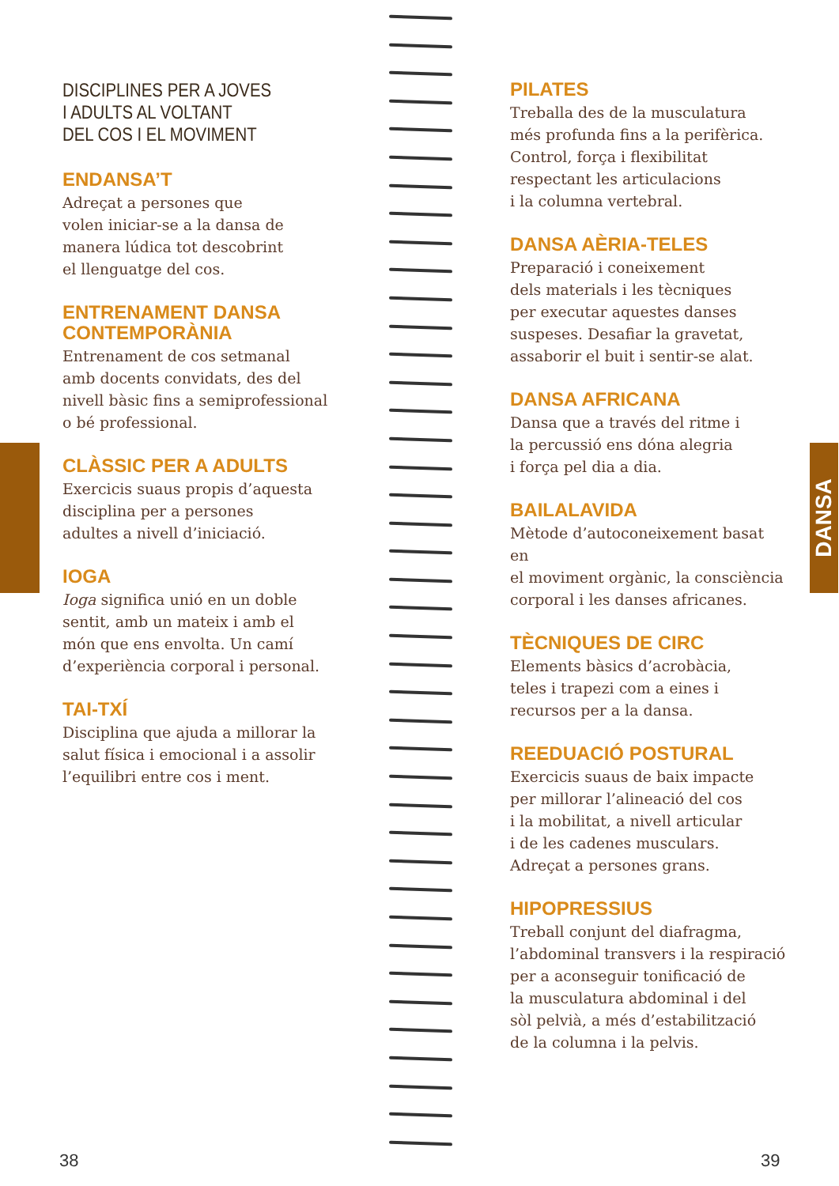DANSA
DISCIPLINES PER A JOVES
I ADULTS AL VOLTANT
DEL COS I EL MOVIMENT
ENDANSA’T
Adreçat a persones que
volen iniciar-se a la dansa de
manera lúdica tot descobrint
el llenguatge del cos.
ENTRENAMENT DANSA
CONTEMPORÀNIA
Entrenament de cos setmanal
amb docents convidats, des del
nivell bàsic fins a semiprofessional
o bé professional.
CLÀSSIC PER A ADULTS
Exercicis suaus propis d’aquesta
disciplina per a persones
adultes a nivell d’iniciació.
IOGA
Ioga significa unió en un doble
sentit, amb un mateix i amb el
món que ens envolta. Un camí
d’experiència corporal i personal.
TAI-TXÍ
Disciplina que ajuda a millorar la
salut física i emocional i a assolir
l’equilibri entre cos i ment.
PILATES
Treballa des de la musculatura
més profunda fins a la perifèrica.
Control, força i flexibilitat
respectant les articulacions
i la columna vertebral.
DANSA AÈRIA-TELES
Preparació i coneixement
dels materials i les tècniques
per executar aquestes danses
suspeses. Desafiar la gravetat,
assaborir el buit i sentir-se alat.
DANSA AFRICANA
Dansa que a través del ritme i
la percussió ens dóna alegria
i força pel dia a dia.
BAILALAVIDA
Mètode d’autoconeixement basat en
el moviment orgànic, la consciència
corporal i les danses africanes.
TÈCNIQUES DE CIRC
Elements bàsics d’acrobàcia,
teles i trapezi com a eines i
recursos per a la dansa.
REEDUACIÓ POSTURAL
Exercicis suaus de baix impacte
per millorar l’alineació del cos
i la mobilitat, a nivell articular
i de les cadenes musculars.
Adreçat a persones grans.
HIPOPRESSIUS
Treball conjunt del diafragma,
l’abdominal transvers i la respiració
per a aconseguir tonificació de
la musculatura abdominal i del
sòl pelvià, a més d’estabilització
de la columna i la pelvis.
38 39